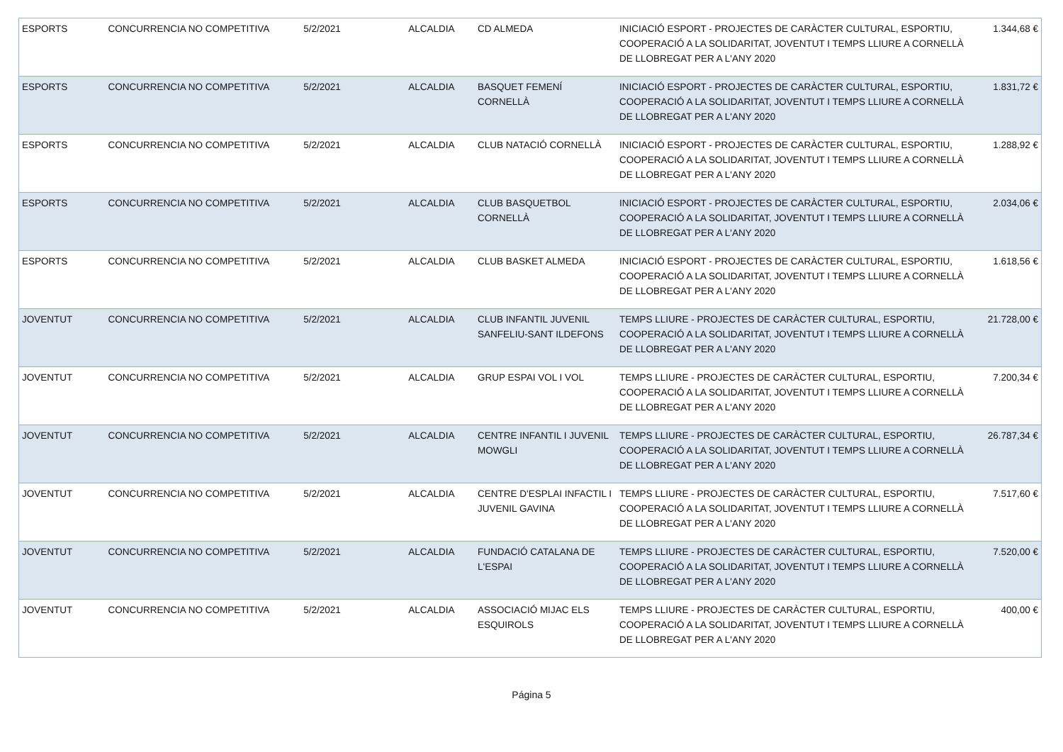| ESPORTS | CONCURRENCIA NO COMPETITIVA | 5/2/2021 | ALCALDIA | CD ALMEDA | INICIACIÓ ESPORT - PROJECTES DE CARÀCTER CULTURAL, ESPORTIU, COOPERACIÓ A LA SOLIDARITAT, JOVENTUT I TEMPS LLIURE A CORNELLÀ DE LLOBREGAT PER A L'ANY 2020 | 1.344,68 € |
| ESPORTS | CONCURRENCIA NO COMPETITIVA | 5/2/2021 | ALCALDIA | BASQUET FEMENÍ CORNELLÀ | INICIACIÓ ESPORT - PROJECTES DE CARÀCTER CULTURAL, ESPORTIU, COOPERACIÓ A LA SOLIDARITAT, JOVENTUT I TEMPS LLIURE A CORNELLÀ DE LLOBREGAT PER A L'ANY 2020 | 1.831,72 € |
| ESPORTS | CONCURRENCIA NO COMPETITIVA | 5/2/2021 | ALCALDIA | CLUB NATACIÓ CORNELLÀ | INICIACIÓ ESPORT - PROJECTES DE CARÀCTER CULTURAL, ESPORTIU, COOPERACIÓ A LA SOLIDARITAT, JOVENTUT I TEMPS LLIURE A CORNELLÀ DE LLOBREGAT PER A L'ANY 2020 | 1.288,92 € |
| ESPORTS | CONCURRENCIA NO COMPETITIVA | 5/2/2021 | ALCALDIA | CLUB BASQUETBOL CORNELLÀ | INICIACIÓ ESPORT - PROJECTES DE CARÀCTER CULTURAL, ESPORTIU, COOPERACIÓ A LA SOLIDARITAT, JOVENTUT I TEMPS LLIURE A CORNELLÀ DE LLOBREGAT PER A L'ANY 2020 | 2.034,06 € |
| ESPORTS | CONCURRENCIA NO COMPETITIVA | 5/2/2021 | ALCALDIA | CLUB BASKET ALMEDA | INICIACIÓ ESPORT - PROJECTES DE CARÀCTER CULTURAL, ESPORTIU, COOPERACIÓ A LA SOLIDARITAT, JOVENTUT I TEMPS LLIURE A CORNELLÀ DE LLOBREGAT PER A L'ANY 2020 | 1.618,56 € |
| JOVENTUT | CONCURRENCIA NO COMPETITIVA | 5/2/2021 | ALCALDIA | CLUB INFANTIL JUVENIL SANFELIU-SANT ILDEFONS | TEMPS LLIURE - PROJECTES DE CARÀCTER CULTURAL, ESPORTIU, COOPERACIÓ A LA SOLIDARITAT, JOVENTUT I TEMPS LLIURE A CORNELLÀ DE LLOBREGAT PER A L'ANY 2020 | 21.728,00 € |
| JOVENTUT | CONCURRENCIA NO COMPETITIVA | 5/2/2021 | ALCALDIA | GRUP ESPAI VOL I VOL | TEMPS LLIURE - PROJECTES DE CARÀCTER CULTURAL, ESPORTIU, COOPERACIÓ A LA SOLIDARITAT, JOVENTUT I TEMPS LLIURE A CORNELLÀ DE LLOBREGAT PER A L'ANY 2020 | 7.200,34 € |
| JOVENTUT | CONCURRENCIA NO COMPETITIVA | 5/2/2021 | ALCALDIA | CENTRE INFANTIL I JUVENIL MOWGLI | TEMPS LLIURE - PROJECTES DE CARÀCTER CULTURAL, ESPORTIU, COOPERACIÓ A LA SOLIDARITAT, JOVENTUT I TEMPS LLIURE A CORNELLÀ DE LLOBREGAT PER A L'ANY 2020 | 26.787,34 € |
| JOVENTUT | CONCURRENCIA NO COMPETITIVA | 5/2/2021 | ALCALDIA | CENTRE D'ESPLAI INFACTIL I JUVENIL GAVINA | TEMPS LLIURE - PROJECTES DE CARÀCTER CULTURAL, ESPORTIU, COOPERACIÓ A LA SOLIDARITAT, JOVENTUT I TEMPS LLIURE A CORNELLÀ DE LLOBREGAT PER A L'ANY 2020 | 7.517,60 € |
| JOVENTUT | CONCURRENCIA NO COMPETITIVA | 5/2/2021 | ALCALDIA | FUNDACIÓ CATALANA DE L'ESPAI | TEMPS LLIURE - PROJECTES DE CARÀCTER CULTURAL, ESPORTIU, COOPERACIÓ A LA SOLIDARITAT, JOVENTUT I TEMPS LLIURE A CORNELLÀ DE LLOBREGAT PER A L'ANY 2020 | 7.520,00 € |
| JOVENTUT | CONCURRENCIA NO COMPETITIVA | 5/2/2021 | ALCALDIA | ASSOCIACIÓ MIJAC ELS ESQUIROLS | TEMPS LLIURE - PROJECTES DE CARÀCTER CULTURAL, ESPORTIU, COOPERACIÓ A LA SOLIDARITAT, JOVENTUT I TEMPS LLIURE A CORNELLÀ DE LLOBREGAT PER A L'ANY 2020 | 400,00 € |
Página 5